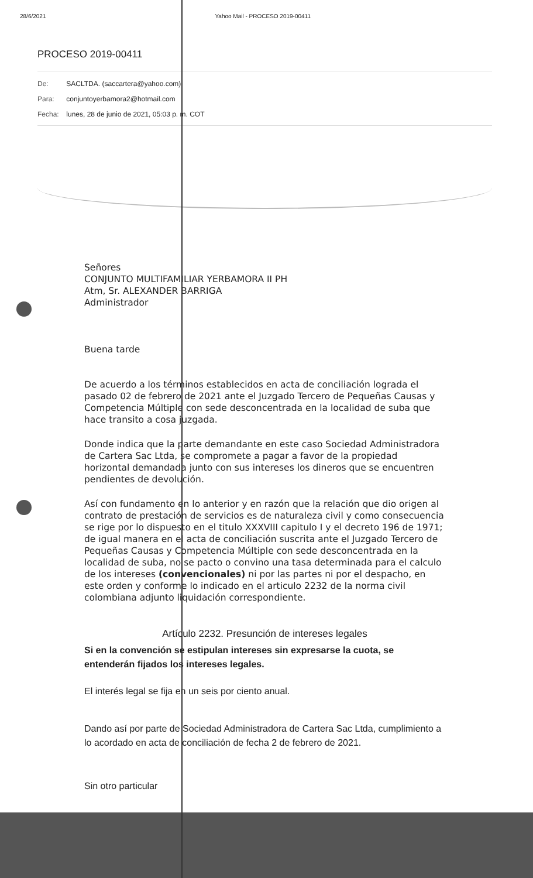28/6/2021 Yahoo Mail - PROCESO 2019-00411
PROCESO 2019-00411
De: SACLTDA. (saccartera@yahoo.com)
Para: conjuntoyerbamora2@hotmail.com
Fecha: lunes, 28 de junio de 2021, 05:03 p. m. COT
Señores
CONJUNTO MULTIFAMILIAR YERBAMORA II PH
Atm, Sr. ALEXANDER BARRIGA
Administrador
Buena tarde
De acuerdo a los términos establecidos en acta de conciliación lograda el pasado 02 de febrero de 2021 ante el Juzgado Tercero de Pequeñas Causas y Competencia Múltiple con sede desconcentrada en la localidad de suba que hace transito a cosa juzgada.
Donde indica que la parte demandante en este caso Sociedad Administradora de Cartera Sac Ltda, se compromete a pagar a favor de la propiedad horizontal demandada junto con sus intereses los dineros que se encuentren pendientes de devolución.
Así con fundamento en lo anterior y en razón que la relación que dio origen al contrato de prestación de servicios es de naturaleza civil y como consecuencia se rige por lo dispuesto en el titulo XXXVIII capitulo I y el decreto 196 de 1971; de igual manera en el acta de conciliación suscrita ante el Juzgado Tercero de Pequeñas Causas y Competencia Múltiple con sede desconcentrada en la localidad de suba, no se pacto o convino una tasa determinada para el calculo de los intereses (convencionales) ni por las partes ni por el despacho, en este orden y conforme lo indicado en el articulo 2232 de la norma civil colombiana adjunto liquidación correspondiente.
Artículo 2232. Presunción de intereses legales
Si en la convención se estipulan intereses sin expresarse la cuota, se entenderán fijados los intereses legales.
El interés legal se fija en un seis por ciento anual.
Dando así por parte de Sociedad Administradora de Cartera Sac Ltda, cumplimiento a lo acordado en acta de conciliación de fecha 2 de febrero de 2021.
Sin otro particular